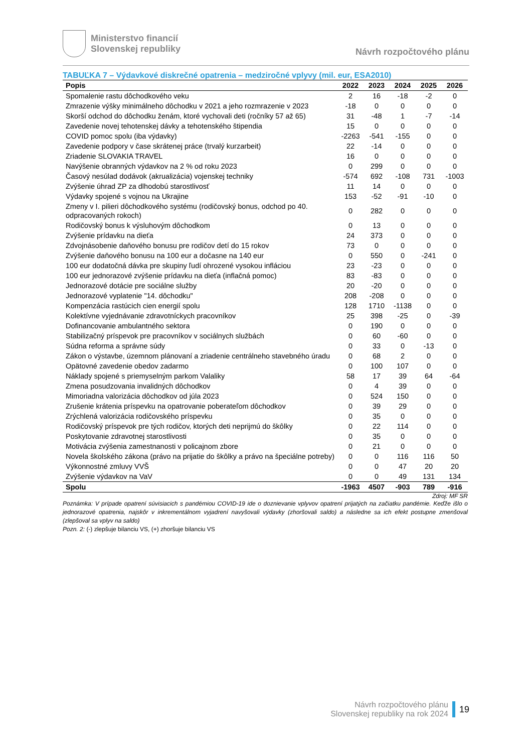Ministerstvo financií
Slovenskej republiky
Návrh rozpočtového plánu
TABUĽKA 7 – Výdavkové diskrečné opatrenia – medziročné vplyvy (mil. eur, ESA2010)
| Popis | 2022 | 2023 | 2024 | 2025 | 2026 |
| --- | --- | --- | --- | --- | --- |
| Spomalenie rastu dôchodkového veku | 2 | 16 | -18 | -2 | 0 |
| Zmrazenie výšky minimálneho dôchodku v 2021 a jeho rozmrazenie v 2023 | -18 | 0 | 0 | 0 | 0 |
| Skorší odchod do dôchodku ženám, ktoré vychovali deti (ročníky 57 až 65) | 31 | -48 | 1 | -7 | -14 |
| Zavedenie novej tehotenskej dávky a tehotenského štipendia | 15 | 0 | 0 | 0 | 0 |
| COVID pomoc spolu (iba výdavky) | -2263 | -541 | -155 | 0 | 0 |
| Zavedenie podpory v čase skrátenej práce (trvalý kurzarbeit) | 22 | -14 | 0 | 0 | 0 |
| Zriadenie SLOVAKIA TRAVEL | 16 | 0 | 0 | 0 | 0 |
| Navýšenie obranných výdavkov na 2 % od roku 2023 | 0 | 299 | 0 | 0 | 0 |
| Časový nesúlad dodávok (akrualizácia) vojenskej techniky | -574 | 692 | -108 | 731 | -1003 |
| Zvýšenie úhrad ZP za dlhodobú starostlivosť | 11 | 14 | 0 | 0 | 0 |
| Výdavky spojené s vojnou na Ukrajine | 153 | -52 | -91 | -10 | 0 |
| Zmeny v I. pilieri dôchodkového systému (rodičovský bonus, odchod po 40. odpracovaných rokoch) | 0 | 282 | 0 | 0 | 0 |
| Rodičovský bonus k výsluhovým dôchodkom | 0 | 13 | 0 | 0 | 0 |
| Zvýšenie prídavku na dieťa | 24 | 373 | 0 | 0 | 0 |
| Zdvojnásobenie daňového bonusu pre rodičov detí do 15 rokov | 73 | 0 | 0 | 0 | 0 |
| Zvýšenie daňového bonusu na 100 eur a dočasne na 140 eur | 0 | 550 | 0 | -241 | 0 |
| 100 eur dodatočná dávka pre skupiny ľudí ohrozené vysokou infláciou | 23 | -23 | 0 | 0 | 0 |
| 100 eur jednorazové zvýšenie prídavku na dieťa (inflačná pomoc) | 83 | -83 | 0 | 0 | 0 |
| Jednorazové dotácie pre sociálne služby | 20 | -20 | 0 | 0 | 0 |
| Jednorazové vyplatenie "14. dôchodku" | 208 | -208 | 0 | 0 | 0 |
| Kompenzácia rastúcich cien energií spolu | 128 | 1710 | -1138 | 0 | 0 |
| Kolektívne vyjednávanie zdravotníckych pracovníkov | 25 | 398 | -25 | 0 | -39 |
| Dofinancovanie ambulantného sektora | 0 | 190 | 0 | 0 | 0 |
| Stabilizačný príspevok pre pracovníkov v sociálnych službách | 0 | 60 | -60 | 0 | 0 |
| Súdna reforma a správne súdy | 0 | 33 | 0 | -13 | 0 |
| Zákon o výstavbe, územnom plánovaní a zriadenie centrálneho stavebného úradu | 0 | 68 | 2 | 0 | 0 |
| Opätovné zavedenie obedov zadarmo | 0 | 100 | 107 | 0 | 0 |
| Náklady spojené s priemyselným parkom Valaliky | 58 | 17 | 39 | 64 | -64 |
| Zmena posudzovania invalidných dôchodkov | 0 | 4 | 39 | 0 | 0 |
| Mimoriadna valorizácia dôchodkov od júla 2023 | 0 | 524 | 150 | 0 | 0 |
| Zrušenie krátenia príspevku na opatrovanie poberateľom dôchodkov | 0 | 39 | 29 | 0 | 0 |
| Zrýchlená valorizácia rodičovského príspevku | 0 | 35 | 0 | 0 | 0 |
| Rodičovský príspevok pre tých rodičov, ktorých deti neprijmú do škôlky | 0 | 22 | 114 | 0 | 0 |
| Poskytovanie zdravotnej starostlivosti | 0 | 35 | 0 | 0 | 0 |
| Motivácia zvýšenia zamestnanosti v policajnom zbore | 0 | 21 | 0 | 0 | 0 |
| Novela školského zákona (právo na prijatie do škôlky a právo na špeciálne potreby) | 0 | 0 | 116 | 116 | 50 |
| Výkonnostné zmluvy VVŠ | 0 | 0 | 47 | 20 | 20 |
| Zvýšenie výdavkov na VaV | 0 | 0 | 49 | 131 | 134 |
| Spolu | -1963 | 4507 | -903 | 789 | -916 |
Zdroj: MF SR
Poznámka: V prípade opatrení súvisiacich s pandémiou COVID-19 ide o doznievanie vplyvov opatrení prijatých na začiatku pandémie. Keďže išlo o jednorazové opatrenia, najskôr v inkrementálnom vyjadrení navyšovali výdavky (zhoršovali saldo) a následne sa ich efekt postupne zmenšoval (zlepšoval sa vplyv na saldo)
Pozn. 2: (-) zlepšuje bilanciu VS, (+) zhoršuje bilanciu VS
Návrh rozpočtového plánu
Slovenskej republiky na rok 2024
19